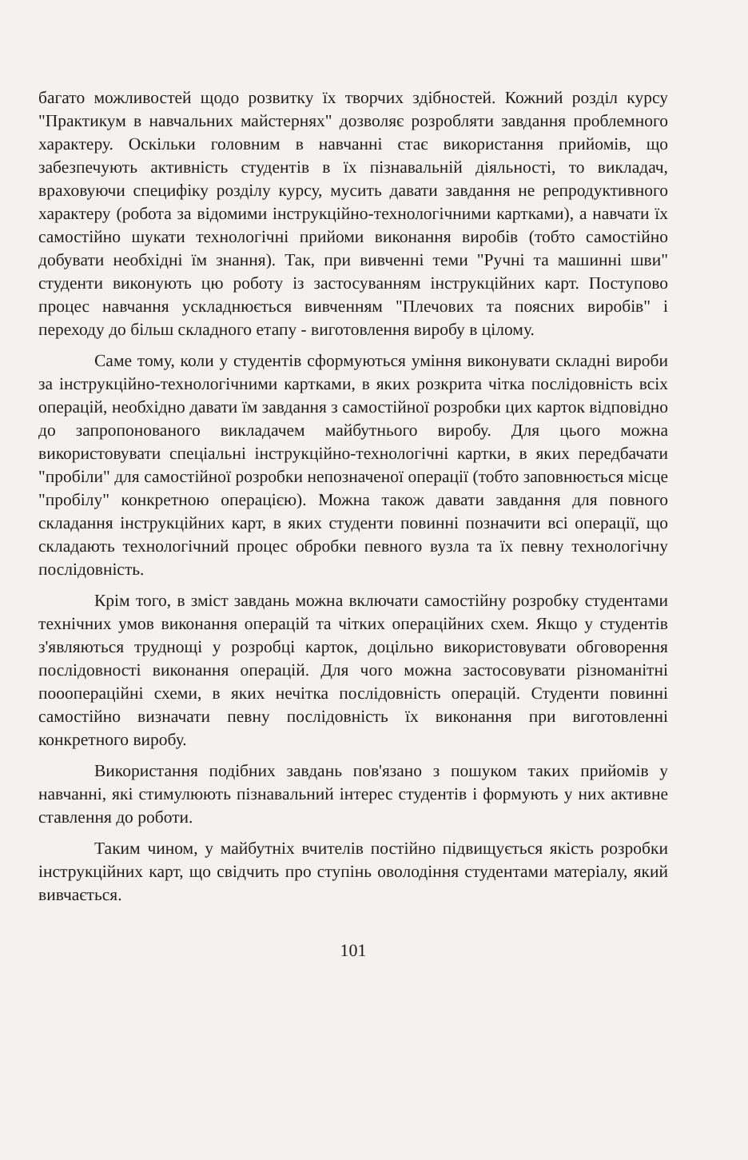багато можливостей щодо розвитку їх творчих здібностей. Кожний розділ курсу "Практикум в навчальних майстернях" дозволяє розробляти завдання проблемного характеру. Оскільки головним в навчанні стає використання прийомів, що забезпечують активність студентів в їх пізнавальній діяльності, то викладач, враховуючи специфіку розділу курсу, мусить давати завдання не репродуктивного характеру (робота за відомими інструкційно-технологічними картками), а навчати їх самостійно шукати технологічні прийоми виконання виробів (тобто самостійно добувати необхідні їм знання). Так, при вивченні теми "Ручні та машинні шви" студенти виконують цю роботу із застосуванням інструкційних карт. Поступово процес навчання ускладнюється вивченням "Плечових та поясних виробів" і переходу до більш складного етапу - виготовлення виробу в цілому.
Саме тому, коли у студентів сформуються уміння виконувати складні вироби за інструкційно-технологічними картками, в яких розкрита чітка послідовність всіх операцій, необхідно давати їм завдання з самостійної розробки цих карток відповідно до запропонованого викладачем майбутнього виробу. Для цього можна використовувати спеціальні інструкційно-технологічні картки, в яких передбачати "пробіли" для самостійної розробки непозначеної операції (тобто заповнюється місце "пробілу" конкретною операцією). Можна також давати завдання для повного складання інструкційних карт, в яких студенти повинні позначити всі операції, що складають технологічний процес обробки певного вузла та їх певну технологічну послідовність.
Крім того, в зміст завдань можна включати самостійну розробку студентами технічних умов виконання операцій та чітких операційних схем. Якщо у студентів з'являються труднощі у розробці карток, доцільно використовувати обговорення послідовності виконання операцій. Для чого можна застосовувати різноманітні пооопераційні схеми, в яких нечітка послідовність операцій. Студенти повинні самостійно визначати певну послідовність їх виконання при виготовленні конкретного виробу.
Використання подібних завдань пов'язано з пошуком таких прийомів у навчанні, які стимулюють пізнавальний інтерес студентів і формують у них активне ставлення до роботи.
Таким чином, у майбутніх вчителів постійно підвищується якість розробки інструкційних карт, що свідчить про ступінь оволодіння студентами матеріалу, який вивчається.
101